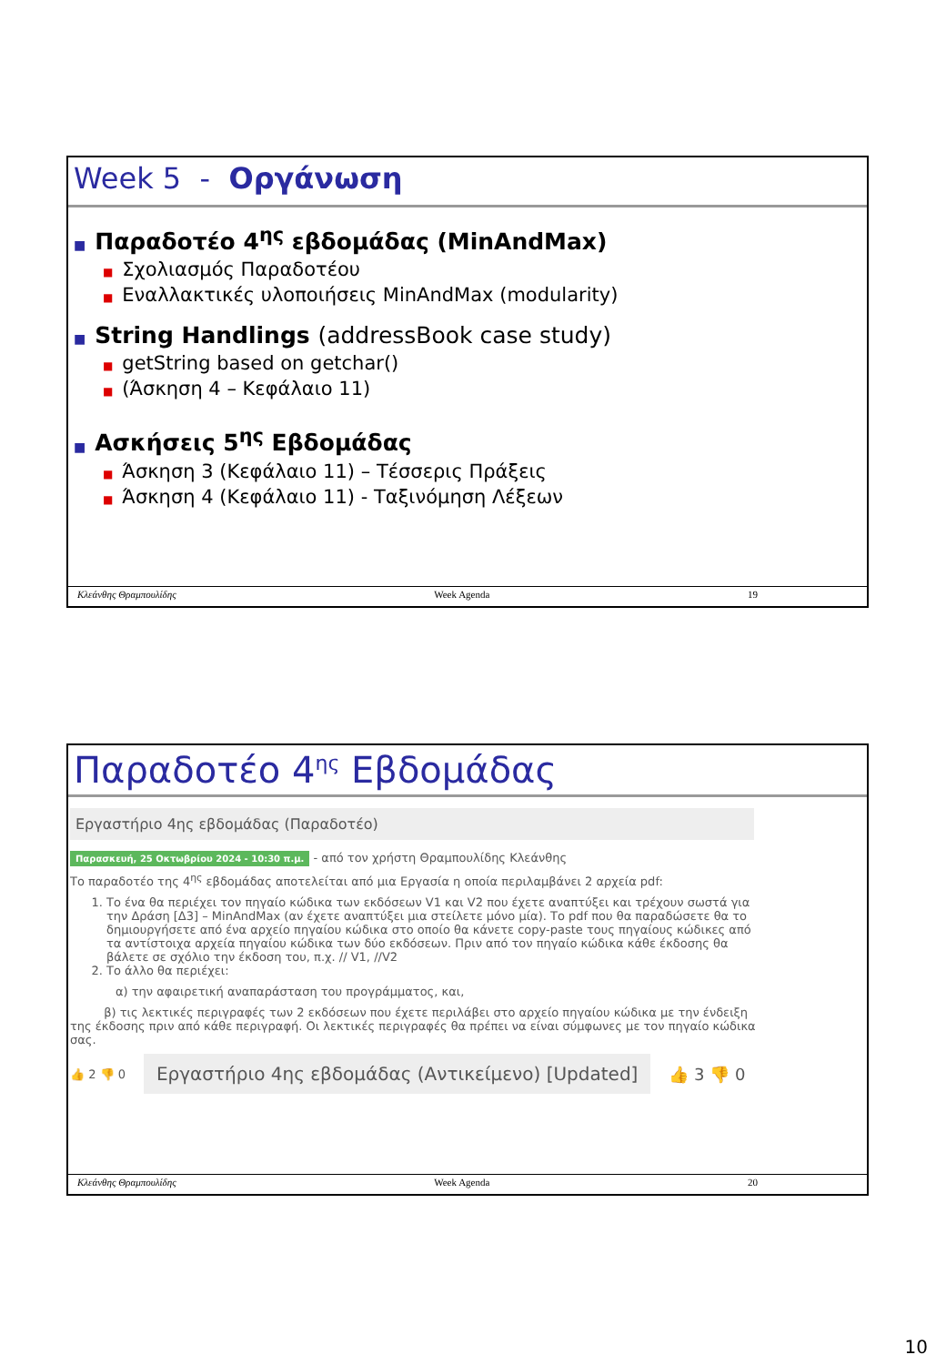Week 5 - Οργάνωση
■ Παραδοτέο 4<sup>ης</sup> εβδομάδας (MinAndMax)
■ Σχολιασμός Παραδοτέου
■ Εναλλακτικές υλοποιήσεις MinAndMax (modularity)
■ String Handlings (addressBook case study)
■ getString based on getchar()
■ (Άσκηση 4 – Κεφάλαιο 11)
■ Ασκήσεις 5<sup>ης</sup> Εβδομάδας
■ Άσκηση 3 (Κεφάλαιο 11) – Τέσσερις Πράξεις
■ Άσκηση 4 (Κεφάλαιο 11) - Ταξινόμηση Λέξεων
Κλεάνθης Θραμπουλίδης Week Agenda 19
Παραδοτέο 4<sup>ης</sup> Εβδομάδας
Εργαστήριο 4ης εβδομάδας (Παραδοτέο)
Παρασκευή, 25 Οκτωβρίου 2024 - 10:30 π.μ. - από τον χρήστη Θραμπουλίδης Κλεάνθης
Το παραδοτέο της 4<sup>ης</sup> εβδομάδας αποτελείται από μια Εργασία η οποία περιλαμβάνει 2 αρχεία pdf:
1. Το ένα θα περιέχει τον πηγαίο κώδικα των εκδόσεων V1 και V2 που έχετε αναπτύξει και τρέχουν σωστά για την Δράση [Δ3] – MinAndMax (αν έχετε αναπτύξει μια στείλετε μόνο μία). Το pdf που θα παραδώσετε θα το δημιουργήσετε από ένα αρχείο πηγαίου κώδικα στο οποίο θα κάνετε copy-paste τους πηγαίους κώδικες από τα αντίστοιχα αρχεία πηγαίου κώδικα των δύο εκδόσεων. Πριν από τον πηγαίο κώδικα κάθε έκδοσης θα βάλετε σε σχόλιο την έκδοση του, π.χ. // V1, //V2
2. Το άλλο θα περιέχει:
α) την αφαιρετική αναπαράσταση του προγράμματος, και,
β) τις λεκτικές περιγραφές των 2 εκδόσεων που έχετε περιλάβει στο αρχείο πηγαίου κώδικα με την ένδειξη της έκδοσης πριν από κάθε περιγραφή. Οι λεκτικές περιγραφές θα πρέπει να είναι σύμφωνες με τον πηγαίο κώδικα σας.
👍 2 👎 0 Εργαστήριο 4ης εβδομάδας (Αντικείμενο) [Updated] 👍 3 👎 0
Κλεάνθης Θραμπουλίδης Week Agenda 20
10